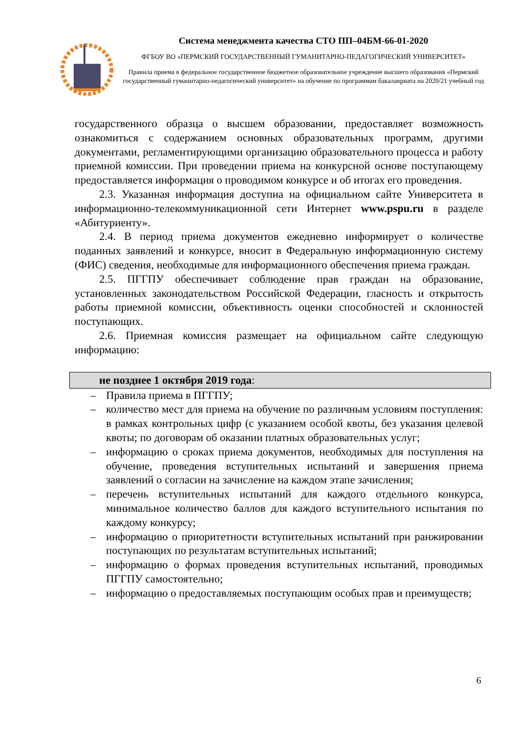Система менеджмента качества СТО ПП–04БМ-66-01-2020
ФГБОУ ВО «ПЕРМСКИЙ ГОСУДАРСТВЕННЫЙ ГУМАНИТАРНО-ПЕДАГОГИЧЕСКИЙ УНИВЕРСИТЕТ»
Правила приема в федеральное государственное бюджетное образовательное учреждение высшего образования «Пермский государственный гуманитарно-педагогический университет» на обучение по программам бакалавриата на 2020/21 учебный год
государственного образца о высшем образовании, предоставляет возможность ознакомиться с содержанием основных образовательных программ, другими документами, регламентирующими организацию образовательного процесса и работу приемной комиссии. При проведении приема на конкурсной основе поступающему предоставляется информация о проводимом конкурсе и об итогах его проведения.
2.3. Указанная информация доступна на официальном сайте Университета в информационно-телекоммуникационной сети Интернет www.pspu.ru в разделе «Абитуриенту».
2.4. В период приема документов ежедневно информирует о количестве поданных заявлений и конкурсе, вносит в Федеральную информационную систему (ФИС) сведения, необходимые для информационного обеспечения приема граждан.
2.5. ПГГПУ обеспечивает соблюдение прав граждан на образование, установленных законодательством Российской Федерации, гласность и открытость работы приемной комиссии, объективность оценки способностей и склонностей поступающих.
2.6. Приемная комиссия размещает на официальном сайте следующую информацию:
не позднее 1 октября 2019 года:
– Правила приема в ПГГПУ;
– количество мест для приема на обучение по различным условиям поступления: в рамках контрольных цифр (с указанием особой квоты, без указания целевой квоты; по договорам об оказании платных образовательных услуг;
– информацию о сроках приема документов, необходимых для поступления на обучение, проведения вступительных испытаний и завершения приема заявлений о согласии на зачисление на каждом этапе зачисления;
– перечень вступительных испытаний для каждого отдельного конкурса, минимальное количество баллов для каждого вступительного испытания по каждому конкурсу;
– информацию о приоритетности вступительных испытаний при ранжировании поступающих по результатам вступительных испытаний;
– информацию о формах проведения вступительных испытаний, проводимых ПГГПУ самостоятельно;
– информацию о предоставляемых поступающим особых прав и преимуществ;
6